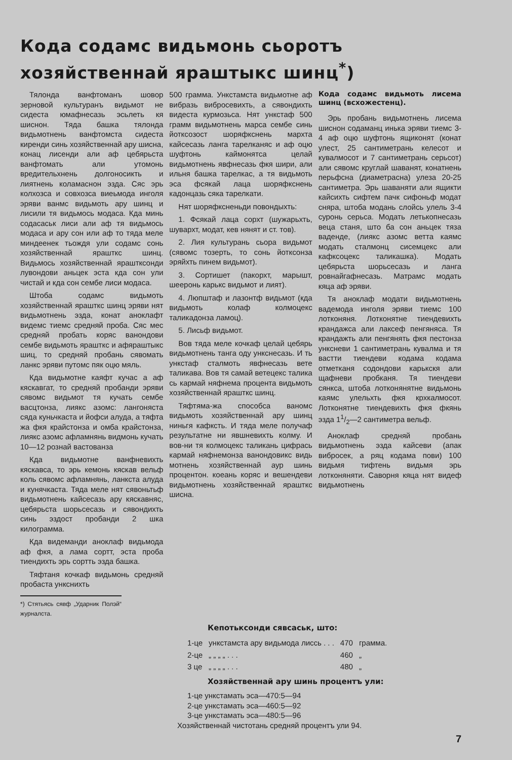Кода содамс видьмонь сьоротъ хозяйственнай яраштыкс шинц<sup>*</sup>)
Тялонда ванфтоманъ шовор зерновой культуранъ видьмот не сидеста юмафнесазь эсьлеть кя шиснон. Тяда башка тялонда видьмотнень ванфтомста сидеста киренди синь хозяйственнай ару шисна, конац лисенди али аф цебярьста ванфтомать али утомонь вредительхнень долгоносикть и лиятнень коламаснон эзда. Сяс эрь колхозса и совхозса виеьмода инголя эряви ванмс видьмоть ару шинц и лисили тя видьмось модаса. Кда минь содасаськ лиси али аф тя видьмось модаса и ару сон или аф то тяда меле миндеенек тьождя ули содамс сонь хозяйственнай ярашткс шинц. Видьмось хозяйственнай ярашткcонди лувондови аньцек эста кда сон ули чистай и кда сон сембе лиси модаса.
Штоба содамс видьмоть хозяйственнай ярашткс шинц эряви нят видьмотнень эзда, конат аноклафт видемс тиемс средняй проба. Сяс мес средняй пробать коряс ванондови сембе видьмоть ярашткс и афяраштыкс шиц, то средняй пробань сявомать ланкс эряви путомс пяк оцю мяль.
Кда видьмотне каяфт кучас а аф кяскавгат, то средняй пробанди эряви сявомс видьмот тя кучать сембе васцтонза, лиякс азомс: лангоняста сяда куньчкаста и йофси алуда, а тяфта жа фкя крайстонза и омба крайстонза, лиякс азомс афламнянь видмонь кучать 10—12 рознай вастованза
Кда видьмотне ванфневихть кяскавса, то эрь кемонь кяскав вельф коль сявомс афламнянь, ланкста алуда и кунячкаста. Тяда меле нят сявоньтьф видьмотнень кайсесазь ару кяскавняс, цебярьста шорьсесазь и сявондихть синь эздост пробанди 2 шка килограмма.
Кда видеманди аноклаф видьмода аф фкя, а лама сортт, эста проба тиендихть эрь сортть эзда башка.
Тяфтаня кочкаф видьмонь средняй пробаста ункснихть
*) Стятьясь сявф „Ударник Полэй“ журналста.
500 грамма. Ункстамста видьмотне аф вибразь вибросевихть, а сявондихть видеста курмозьса. Нят ункстаф 500 грамм видьмотнень марса сембе синь йотксозост шоряфкснень мархта кайсесазь ланга тарелканяс и аф оцю шуфтонь каймонятса целай видьмотнень явфнесазь фкя шири, али ильня башка тарелкас, а тя видьмоть эса фсякай лаца шоряфкснень кадонцазь сяка тарелкати.
Нят шоряфксненьди повондыхть:
1. Фсякай лаца сорхт (шужарьхть, шувархт, модат, кев нянят и ст. тов).
2. Лия культурань сьора видьмот (сявомс тозерть, то сонь йотксонза эряйхть пинем видьмот).
3. Сортишет (пакорхт, марышт, шееронь карькс видьмот и лият).
4. Люпштаф и лазонтф видьмот (кда видьмоть колаф колмоцекс таликадонза ламоц).
5. Лисьф видьмот.
Вов тяда меле кочкаф целай цебярь видьмотнень танга оду ункснесазь. И ть ункстаф сталмоть явфнесазь вете таликава. Вов тя самай ветецекс талика сь кармай няфнема процента видьмоть хозяйственнай ярашткс шинц.
Тяфтяма-жа способса ваномс видьмоть хозяйственнай ару шинц ниньгя кафксть. И тяда меле получаф результатне ни явшневихть колму. И вов-ни тя колмоцекс таликань цифрась кармай няфнемонза ванондовикс видь мотнень хозяйственнай аур шинь процентон. коеань коряс и вешендеви видьмотнень хозяйственнай ярашткс шисна.
Кода содамс видьмоть лисема шинц (всхожестенц).
Эрь пробань видьмотнень лисема шиснон содаманц инька эряви тиемс 3-4 аф оцю шуфтонь ящиконят (конат улест, 25 сантиметрань келесот и кувалмосот и 7 сантиметрань серьсот) али сявомс круглай шаванят, конатнень перьфсна (диаметрасна) улеза 20-25 сантиметра. Эрь шаваняти али ящикти кайсихть сифтем пачк сифоньф модат сняра, штоба модань слойсь улель 3-4 суронь серьса. Модать летькопнесазь веца станя, што ба сон аньцек тяза ваденде, (лиякс азомс ветта каямс модать сталмонц сисемцекс али кафксоцекс таликашка). Модать цебярьста шорьсесазь и ланга ровнайгафнесазь. Матрамс модать кяца аф эряви.
Тя аноклаф модати видьмотнень вадемода инголя эряви тиемс 100 лотконяня. Лотконятне тиендевихть крандажса али лаксеф пенгяняса. Тя крандажть али пенгянять фкя пестонза унксневи 1 сантиметрань кувалма и тя вастти тиендеви кодама кодама отметканя содондови карькскя али щафневи пробканя. Тя тиендеви сянкса, штоба лотконянятне видьмонь каямс улельхть фкя крхкалмосот. Лотконятне тиендевихть фкя фкянь эзда 11/2—2 сантиметра вельф.
Аноклаф средняй пробань видьмотнень эзда кайсеви (апак вибросек, а ряц кодама пови) 100 видьмя тифтень видьмя эрь лотконяняти. Саворня кяца нят видеф видьмотнень
Кепотьксонди сявсаськ, што:
| 1-це | ункстамста ару видьмода лиссь . . . | 470 | грамма. |
| 2-це | „ „ „ „ . . . | 460 | „ |
| 3 це | „ „ „ „ . . . | 480 | „ |
Хозяйственнай ару шинь процентъ ули:
1-це ункстамать эса—470:5—94
2-це ункстамать эса—460:5—92
3-це ункстамать эса—480:5—96
Хозяйственнай чистотань средняй процентъ ули 94.
7